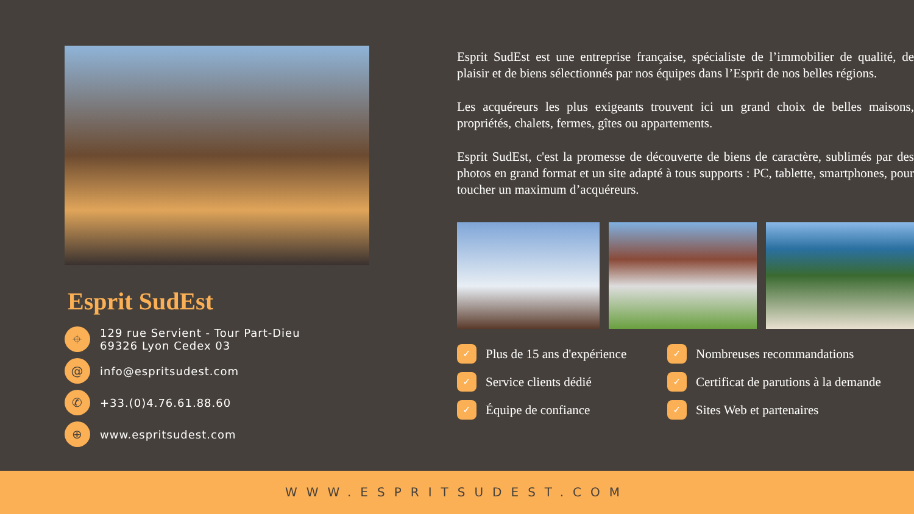Esprit SudEst
⌖
129 rue Servient - Tour Part-Dieu
69326 Lyon Cedex 03
@
info@espritsudest.com
✆
+33.(0)4.76.61.88.60
⊕
www.espritsudest.com
Esprit SudEst est une entreprise française, spécialiste de l’immobilier de qualité, de plaisir et de biens sélectionnés par nos équipes dans l’Esprit de nos belles régions.
Les acquéreurs les plus exigeants trouvent ici un grand choix de belles maisons, propriétés, chalets, fermes, gîtes ou appartements.
Esprit SudEst, c'est la promesse de découverte de biens de caractère, sublimés par des photos en grand format et un site adapté à tous supports : PC, tablette, smartphones, pour toucher un maximum d’acquéreurs.
✓ Plus de 15 ans d'expérience
✓ Nombreuses recommandations
✓ Service clients dédié
✓ Certificat de parutions à la demande
✓ Équipe de confiance
✓ Sites Web et partenaires
WWW.ESPRITSUDEST.COM